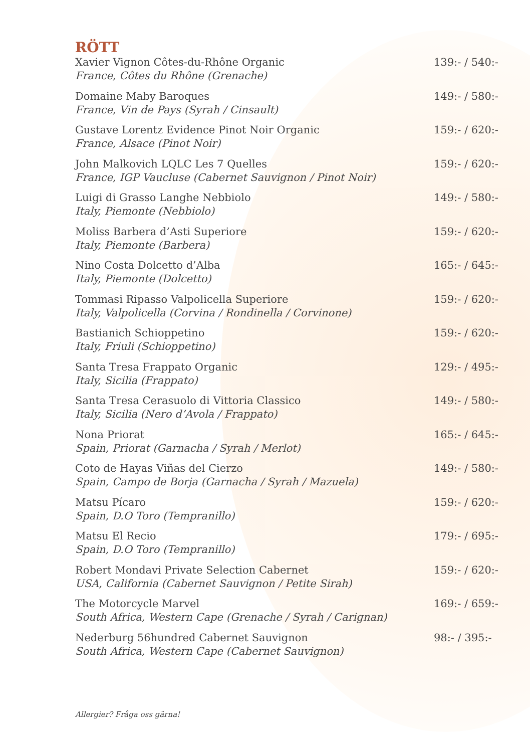RÖTT
Xavier Vignon Côtes-du-Rhône Organic
France, Côtes du Rhône (Grenache)
139:- / 540:-
Domaine Maby Baroques
France, Vin de Pays (Syrah / Cinsault)
149:- / 580:-
Gustave Lorentz Evidence Pinot Noir Organic
France, Alsace (Pinot Noir)
159:- / 620:-
John Malkovich LQLC Les 7 Quelles
France, IGP Vaucluse (Cabernet Sauvignon / Pinot Noir)
159:- / 620:-
Luigi di Grasso Langhe Nebbiolo
Italy, Piemonte (Nebbiolo)
149:- / 580:-
Moliss Barbera d’Asti Superiore
Italy, Piemonte (Barbera)
159:- / 620:-
Nino Costa Dolcetto d’Alba
Italy, Piemonte (Dolcetto)
165:- / 645:-
Tommasi Ripasso Valpolicella Superiore
Italy, Valpolicella (Corvina / Rondinella / Corvinone)
159:- / 620:-
Bastianich Schioppetino
Italy, Friuli (Schioppetino)
159:- / 620:-
Santa Tresa Frappato Organic
Italy, Sicilia (Frappato)
129:- / 495:-
Santa Tresa Cerasuolo di Vittoria Classico
Italy, Sicilia (Nero d’Avola / Frappato)
149:- / 580:-
Nona Priorat
Spain, Priorat (Garnacha / Syrah / Merlot)
165:- / 645:-
Coto de Hayas Viñas del Cierzo
Spain, Campo de Borja (Garnacha / Syrah / Mazuela)
149:- / 580:-
Matsu Pícaro
Spain, D.O Toro (Tempranillo)
159:- / 620:-
Matsu El Recio
Spain, D.O Toro (Tempranillo)
179:- / 695:-
Robert Mondavi Private Selection Cabernet
USA, California (Cabernet Sauvignon / Petite Sirah)
159:- / 620:-
The Motorcycle Marvel
South Africa, Western Cape (Grenache / Syrah / Carignan)
169:- / 659:-
Nederburg 56hundred Cabernet Sauvignon
South Africa, Western Cape (Cabernet Sauvignon)
98:- / 395:-
Allergier? Fråga oss gärna!